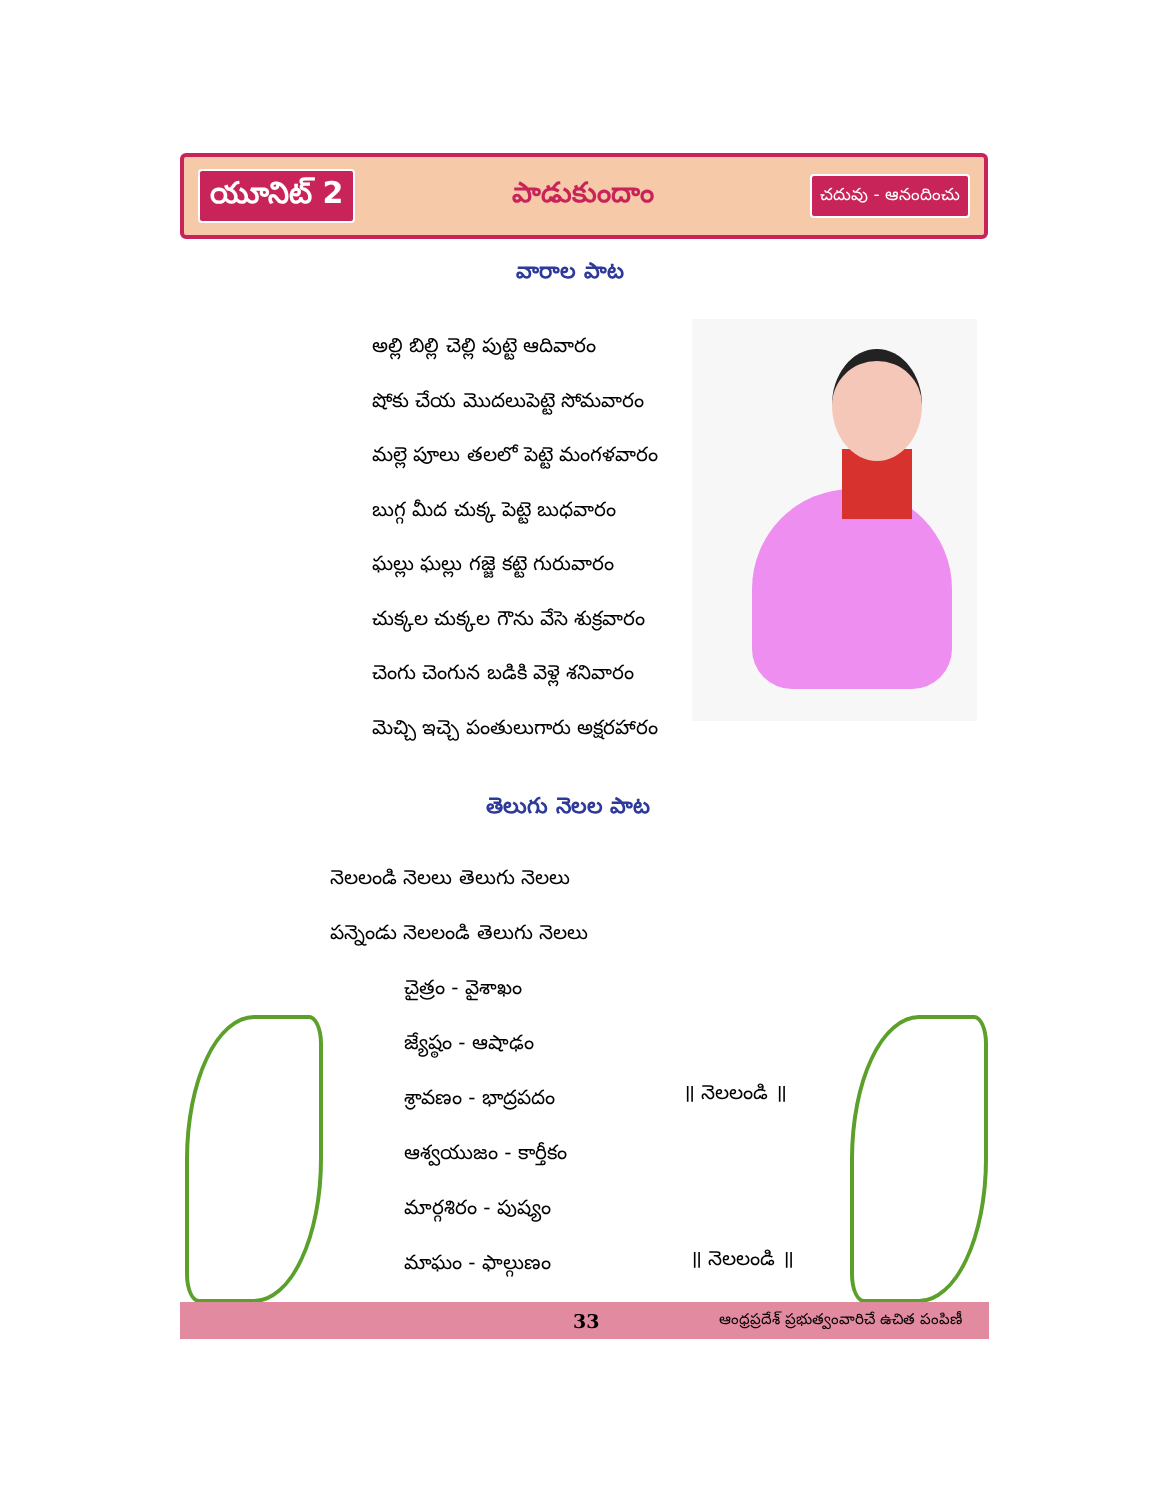యూనిట్ 2 పాడుకుందాం చదువు - ఆనందించు
వారాల పాట
అల్లి బిల్లి చెల్లి పుట్టె ఆదివారం
షోకు చేయ మొదలుపెట్టె సోమవారం
మల్లె పూలు తలలో పెట్టె మంగళవారం
బుగ్గ మీద చుక్క పెట్టె బుధవారం
ఘల్లు ఘల్లు గజ్జె కట్టె గురువారం
చుక్కల చుక్కల గౌను వేసె శుక్రవారం
చెంగు చెంగున బడికి వెళ్లె శనివారం
మెచ్చి ఇచ్చె పంతులుగారు అక్షరహారం
తెలుగు నెలల పాట
నెలలండి నెలలు తెలుగు నెలలు
పన్నెండు నెలలండి తెలుగు నెలలు
చైత్రం - వైశాఖం
జ్యేష్ఠం - ఆషాఢం
శ్రావణం - భాద్రపదం
ఆశ్వయుజం - కార్తీకం
మార్గశిరం - పుష్యం
మాఘం - ఫాల్గుణం
॥ నెలలండి ॥
॥ నెలలండి ॥
33 ఆంధ్రప్రదేశ్ ప్రభుత్వంవారిచే ఉచిత పంపిణీ